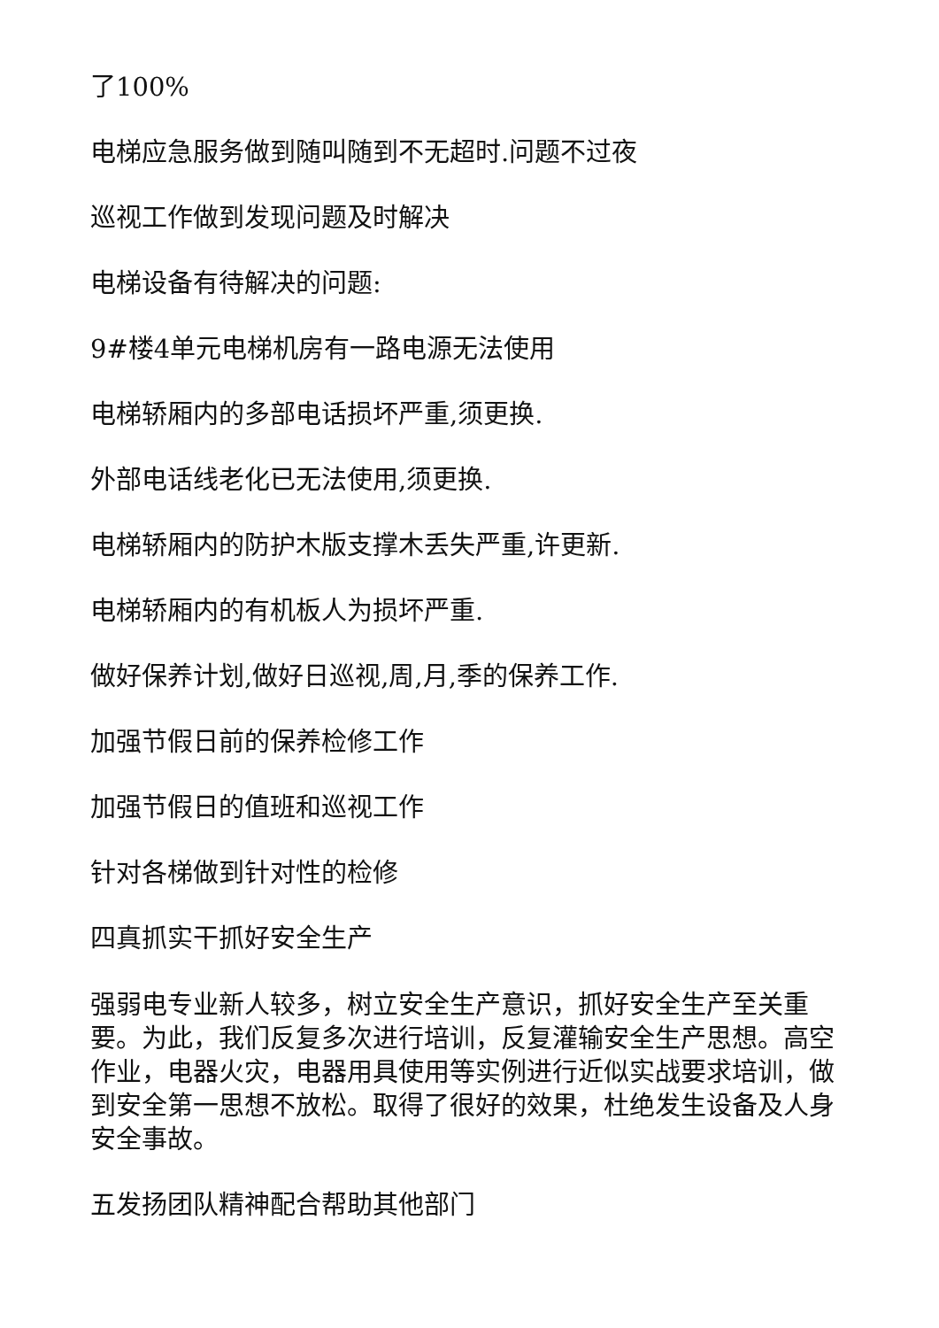了100%
电梯应急服务做到随叫随到不无超时.问题不过夜
巡视工作做到发现问题及时解决
电梯设备有待解决的问题:
9#楼4单元电梯机房有一路电源无法使用
电梯轿厢内的多部电话损坏严重,须更换.
外部电话线老化已无法使用,须更换.
电梯轿厢内的防护木版支撑木丢失严重,许更新.
电梯轿厢内的有机板人为损坏严重.
做好保养计划,做好日巡视,周,月,季的保养工作.
加强节假日前的保养检修工作
加强节假日的值班和巡视工作
针对各梯做到针对性的检修
四真抓实干抓好安全生产
强弱电专业新人较多，树立安全生产意识，抓好安全生产至关重要。为此，我们反复多次进行培训，反复灌输安全生产思想。高空作业，电器火灾，电器用具使用等实例进行近似实战要求培训，做到安全第一思想不放松。取得了很好的效果，杜绝发生设备及人身安全事故。
五发扬团队精神配合帮助其他部门